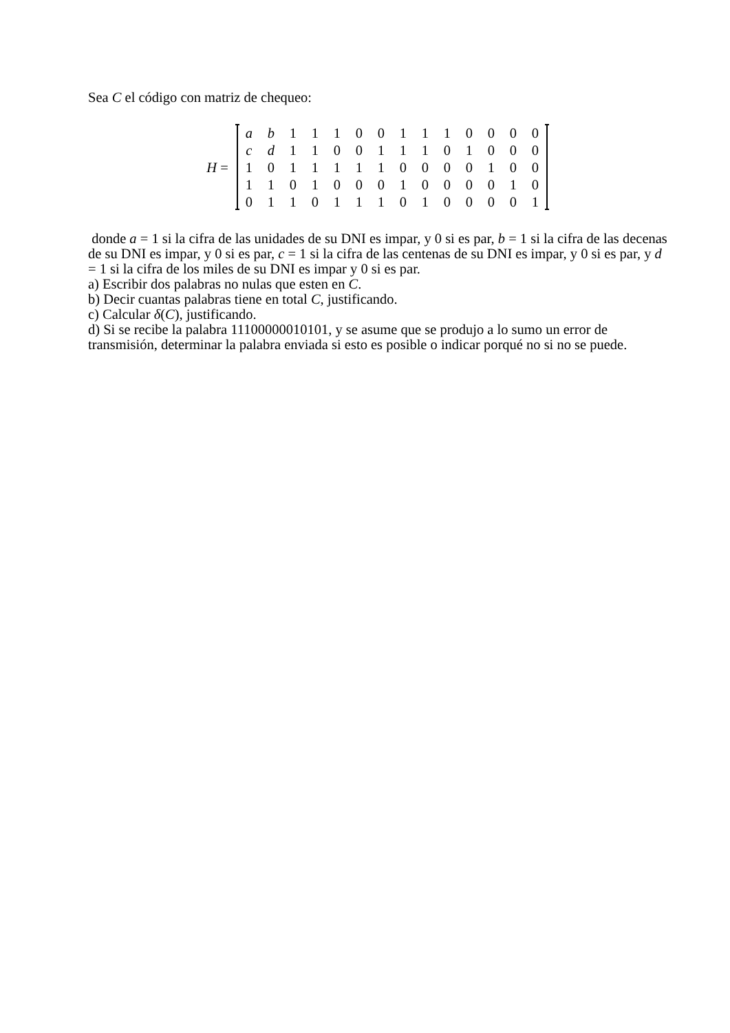Sea C el código con matriz de chequeo:
H =
| a | b | 1 | 1 | 1 | 0 | 0 | 1 | 1 | 1 | 0 | 0 | 0 | 0 |
| c | d | 1 | 1 | 0 | 0 | 1 | 1 | 1 | 0 | 1 | 0 | 0 | 0 |
| 1 | 0 | 1 | 1 | 1 | 1 | 1 | 0 | 0 | 0 | 0 | 1 | 0 | 0 |
| 1 | 1 | 0 | 1 | 0 | 0 | 0 | 1 | 0 | 0 | 0 | 0 | 1 | 0 |
| 0 | 1 | 1 | 0 | 1 | 1 | 1 | 0 | 1 | 0 | 0 | 0 | 0 | 1 |
donde a = 1 si la cifra de las unidades de su DNI es impar, y 0 si es par, b = 1 si la cifra de las decenas de su DNI es impar, y 0 si es par, c = 1 si la cifra de las centenas de su DNI es impar, y 0 si es par, y d = 1 si la cifra de los miles de su DNI es impar y 0 si es par.
a) Escribir dos palabras no nulas que esten en C.
b) Decir cuantas palabras tiene en total C, justificando.
c) Calcular δ(C), justificando.
d) Si se recibe la palabra 11100000010101, y se asume que se produjo a lo sumo un error de transmisión, determinar la palabra enviada si esto es posible o indicar porqué no si no se puede.